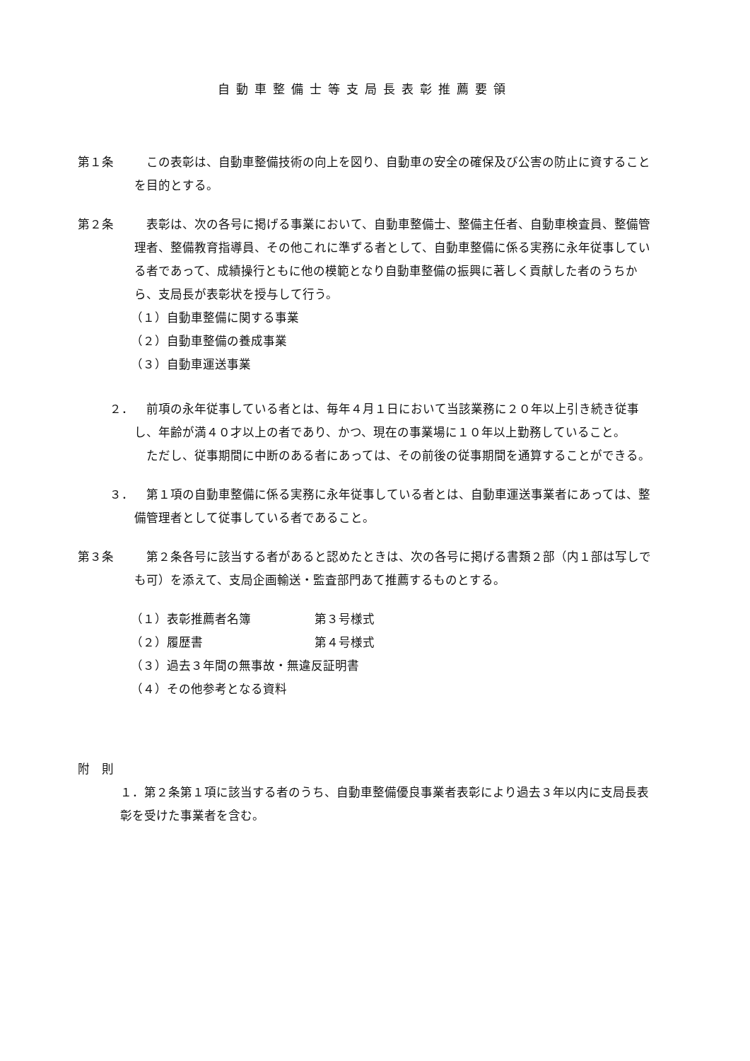自動車整備士等支局長表彰推薦要領
第１条 この表彰は、自動車整備技術の向上を図り、自動車の安全の確保及び公害の防止に資することを目的とする。
第２条 表彰は、次の各号に掲げる事業において、自動車整備士、整備主任者、自動車検査員、整備管理者、整備教育指導員、その他これに準ずる者として、自動車整備に係る実務に永年従事している者であって、成績操行ともに他の模範となり自動車整備の振興に著しく貢献した者のうちから、支局長が表彰状を授与して行う。
（１）自動車整備に関する事業
（２）自動車整備の養成事業
（３）自動車運送事業
２． 前項の永年従事している者とは、毎年４月１日において当該業務に２０年以上引き続き従事し、年齢が満４０才以上の者であり、かつ、現在の事業場に１０年以上勤務していること。
ただし、従事期間に中断のある者にあっては、その前後の従事期間を通算することができる。
３． 第１項の自動車整備に係る実務に永年従事している者とは、自動車運送事業者にあっては、整備管理者として従事している者であること。
第３条 第２条各号に該当する者があると認めたときは、次の各号に掲げる書類２部（内１部は写しでも可）を添えて、支局企画輸送・監査部門あて推薦するものとする。
（１）表彰推薦者名簿 第３号様式
（２）履歴書 第４号様式
（３）過去３年間の無事故・無違反証明書
（４）その他参考となる資料
附　則
１．第２条第１項に該当する者のうち、自動車整備優良事業者表彰により過去３年以内に支局長表彰を受けた事業者を含む。